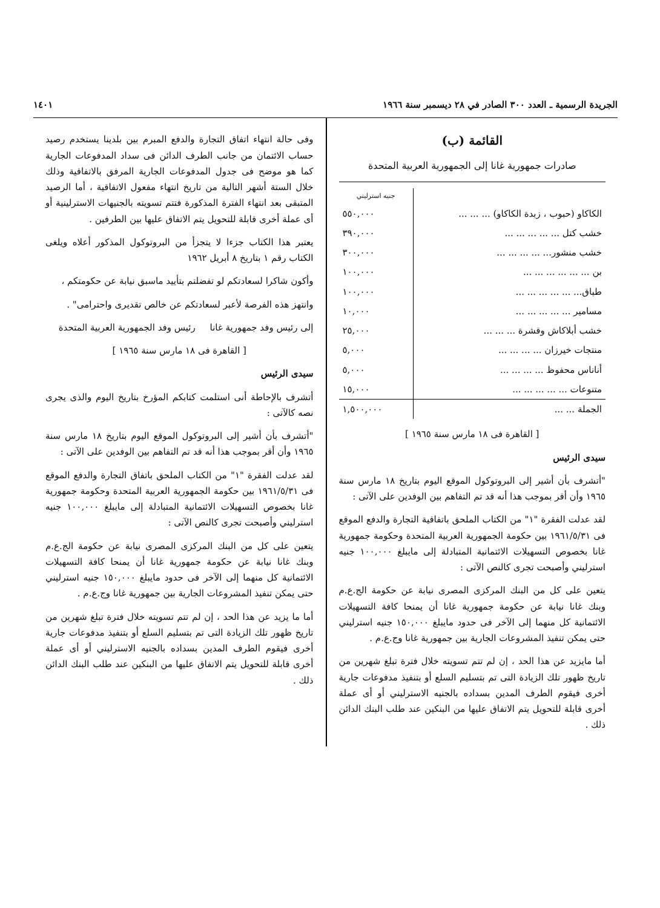الجريدة الرسمية ـ العدد ٣٠٠ الصادر في ٢٨ ديسمبر سنة ١٩٦٦ ١٤٠١
القائمة (ب)
صادرات جمهورية غانا إلى الجمهورية العربية المتحدة
| | جنيه استرليني |
| --- | --- |
| الكاكاو (حبوب ، زبدة الكاكاو) ... ... ... | ٥٥٠,٠٠٠ |
| خشب كتل ... ... ... ... ... | ٣٩٠,٠٠٠ |
| خشب منشور... ... ... ... ... | ٣٠٠,٠٠٠ |
| بن ... ... ... ... ... ... | ١٠٠,٠٠٠ |
| طباق... ... ... ... ... ... | ١٠٠,٠٠٠ |
| مسامير ... ... ... ... ... | ١٠,٠٠٠ |
| خشب أبلاكاش وقشرة ... ... ... | ٢٥,٠٠٠ |
| منتجات خيرزان ... ... ... ... | ٥,٠٠٠ |
| أناناس محفوظ ... ... ... ... | ٥,٠٠٠ |
| متنوعات ... ... ... ... ... | ١٥,٠٠٠ |
| الجملة ... ... | ١,٥٠٠,٠٠٠ |
[ القاهرة فى ١٨ مارس سنة ١٩٦٥ ]
سيدى الرئيس
"أتشرف بأن أشير إلى البروتوكول الموقع اليوم بتاريخ ١٨ مارس سنة ١٩٦٥ وأن أقر بموجب هذا أنه قد تم التفاهم بين الوفدين على الآتى :
لقد عدلت الفقرة "١" من الكتاب الملحق باتفاقية التجارة والدفع الموقع فى ١٩٦١/٥/٣١ بين حكومة الجمهورية العربية المتحدة وحكومة جمهورية غانا بخصوص التسهيلات الائتمانية المتبادلة إلى مايبلغ ١٠٠,٠٠٠ جنيه استرليني وأصبحت تجرى كالنص الآتى :
يتعين على كل من البنك المركزى المصرى نيابة عن حكومة الج.ع.م وبنك غانا نيابة عن حكومة جمهورية غانا أن يمنحا كافة التسهيلات الائتمانية كل منهما إلى الآخر فى حدود مايبلغ ١٥٠,٠٠٠ جنيه استرليني حتى يمكن تنفيذ المشروعات الجارية بين جمهورية غانا وج.ع.م .
أما مايزيد عن هذا الحد ، إن لم تتم تسويته خلال فترة تبلغ شهرين من تاريخ ظهور تلك الزيادة التى تم بتسليم السلع أو بتنفيذ مدفوعات جارية أخرى فيقوم الطرف المدين بسداده بالجنيه الاسترليني أو أى عملة أخرى قابلة للتحويل يتم الاتفاق عليها من البنكين عند طلب البنك الدائن ذلك .
وفى حالة انتهاء اتفاق التجارة والدفع المبرم بين بلدينا يستخدم رصيد حساب الائتمان من جانب الطرف الدائن فى سداد المدفوعات الجارية كما هو موضح فى جدول المدفوعات الجارية المرفق بالاتفاقية وذلك خلال الستة أشهر التالية من تاريخ انتهاء مفعول الاتفاقية ، أما الرصيد المتبقى بعد انتهاء الفترة المذكورة فتتم تسويته بالجنيهات الاسترلينية أو أى عملة أخرى قابلة للتحويل يتم الاتفاق عليها بين الطرفين .
يعتبر هذا الكتاب جزءا لا يتجزأ من البروتوكول المذكور أعلاه ويلغى الكتاب رقم ١ بتاريخ ٨ أبريل ١٩٦٢
وأكون شاكرا لسعادتكم لو تفضلتم بتأييد ماسبق نيابة عن حكومتكم ،
وانتهز هذه الفرصة لأعبر لسعادتكم عن خالص تقديرى واحترامى" .
إلى رئيس وفد جمهورية غانا رئيس وفد الجمهورية العربية المتحدة
[ القاهرة فى ١٨ مارس سنة ١٩٦٥ ]
سيدى الرئيس
أتشرف بالإحاطة أنى استلمت كتابكم المؤرخ بتاريخ اليوم والذى يجرى نصه كالآتى :
"أتشرف بأن أشير إلى البروتوكول الموقع اليوم بتاريخ ١٨ مارس سنة ١٩٦٥ وأن أقر بموجب هذا أنه قد تم التفاهم بين الوفدين على الآتى :
لقد عدلت الفقرة "١" من الكتاب الملحق باتفاق التجارة والدفع الموقع فى ١٩٦١/٥/٣١ بين حكومة الجمهورية العربية المتحدة وحكومة جمهورية غانا بخصوص التسهيلات الائتمانية المتبادلة إلى مايبلغ ١٠٠,٠٠٠ جنيه استرليني وأصبحت تجرى كالنص الآتى :
يتعين على كل من البنك المركزى المصرى نيابة عن حكومة الج.ع.م وبنك غانا نيابة عن حكومة جمهورية غانا أن يمنحا كافة التسهيلات الائتمانية كل منهما إلى الآخر فى حدود مايبلغ ١٥٠,٠٠٠ جنيه استرليني حتى يمكن تنفيذ المشروعات الجارية بين جمهورية غانا وج.ع.م .
أما ما يزيد عن هذا الحد ، إن لم تتم تسويته خلال فترة تبلغ شهرين من تاريخ ظهور تلك الزيادة التى تم بتسليم السلع أو بتنفيذ مدفوعات جارية أخرى فيقوم الطرف المدين بسداده بالجنيه الاسترليني أو أى عملة أخرى قابلة للتحويل يتم الاتفاق عليها من البنكين عند طلب البنك الدائن ذلك .